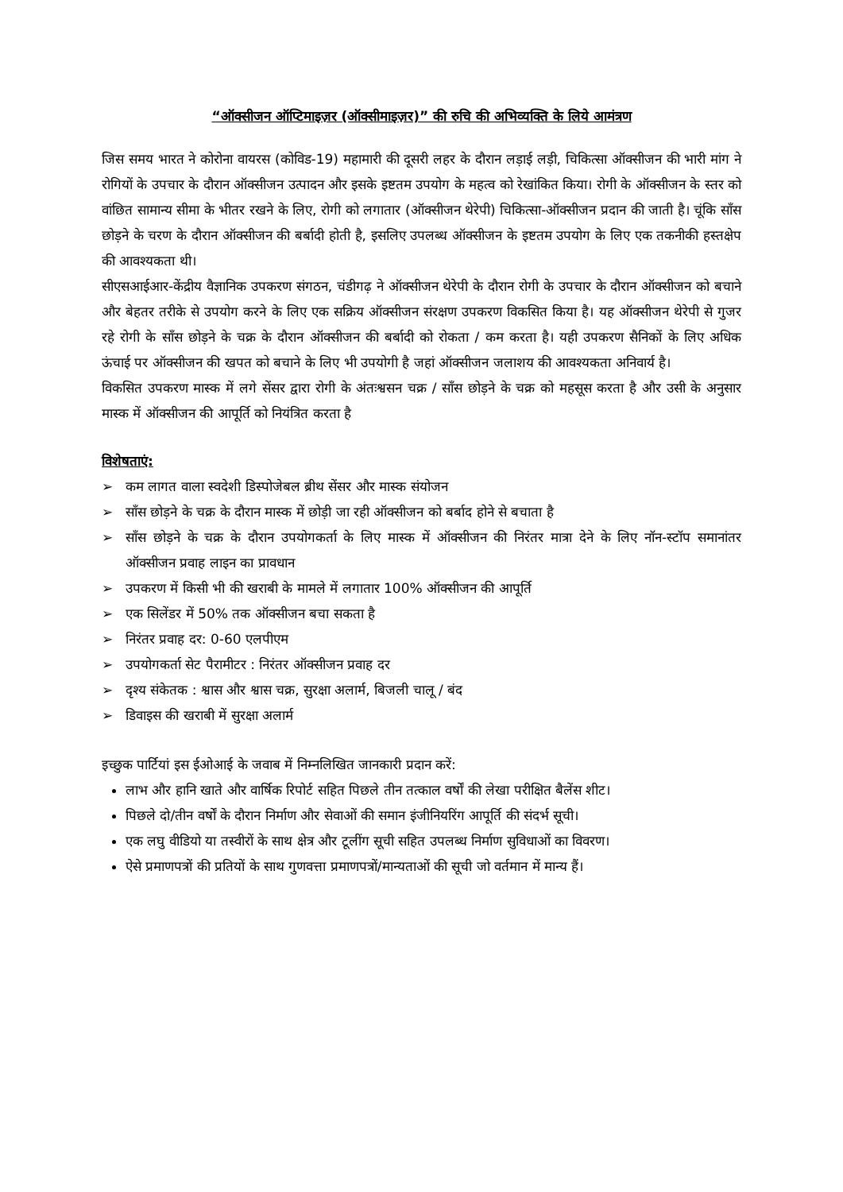“ऑक्सीजन ऑप्टिमाइज़र (ऑक्सीमाइज़र)” की रुचि की अभिव्यक्ति के लिये आमंत्रण
जिस समय भारत ने कोरोना वायरस (कोविड-19) महामारी की दूसरी लहर के दौरान लड़ाई लड़ी, चिकित्सा ऑक्सीजन की भारी मांग ने रोगियों के उपचार के दौरान ऑक्सीजन उत्पादन और इसके इष्टतम उपयोग के महत्व को रेखांकित किया। रोगी के ऑक्सीजन के स्तर को वांछित सामान्य सीमा के भीतर रखने के लिए, रोगी को लगातार (ऑक्सीजन थेरेपी) चिकित्सा-ऑक्सीजन प्रदान की जाती है। चूंकि साँस छोड़ने के चरण के दौरान ऑक्सीजन की बर्बादी होती है, इसलिए उपलब्ध ऑक्सीजन के इष्टतम उपयोग के लिए एक तकनीकी हस्तक्षेप की आवश्यकता थी।
सीएसआईआर-केंद्रीय वैज्ञानिक उपकरण संगठन, चंडीगढ़ ने ऑक्सीजन थेरेपी के दौरान रोगी के उपचार के दौरान ऑक्सीजन को बचाने और बेहतर तरीके से उपयोग करने के लिए एक सक्रिय ऑक्सीजन संरक्षण उपकरण विकसित किया है। यह ऑक्सीजन थेरेपी से गुजर रहे रोगी के साँस छोड़ने के चक्र के दौरान ऑक्सीजन की बर्बादी को रोकता / कम करता है। यही उपकरण सैनिकों के लिए अधिक ऊंचाई पर ऑक्सीजन की खपत को बचाने के लिए भी उपयोगी है जहां ऑक्सीजन जलाशय की आवश्यकता अनिवार्य है।
विकसित उपकरण मास्क में लगे सेंसर द्वारा रोगी के अंतःश्वसन चक्र / साँस छोड़ने के चक्र को महसूस करता है और उसी के अनुसार मास्क में ऑक्सीजन की आपूर्ति को नियंत्रित करता है
विशेषताएं:
➢ कम लागत वाला स्वदेशी डिस्पोजेबल ब्रीथ सेंसर और मास्क संयोजन
➢ साँस छोड़ने के चक्र के दौरान मास्क में छोड़ी जा रही ऑक्सीजन को बर्बाद होने से बचाता है
➢ साँस छोड़ने के चक्र के दौरान उपयोगकर्ता के लिए मास्क में ऑक्सीजन की निरंतर मात्रा देने के लिए नॉन-स्टॉप समानांतर ऑक्सीजन प्रवाह लाइन का प्रावधान
➢ उपकरण में किसी भी की खराबी के मामले में लगातार 100% ऑक्सीजन की आपूर्ति
➢ एक सिलेंडर में 50% तक ऑक्सीजन बचा सकता है
➢ निरंतर प्रवाह दर: 0-60 एलपीएम
➢ उपयोगकर्ता सेट पैरामीटर : निरंतर ऑक्सीजन प्रवाह दर
➢ दृश्य संकेतक : श्वास और श्वास चक्र, सुरक्षा अलार्म, बिजली चालू / बंद
➢ डिवाइस की खराबी में सुरक्षा अलार्म
इच्छुक पार्टियां इस ईओआई के जवाब में निम्नलिखित जानकारी प्रदान करें:
लाभ और हानि खाते और वार्षिक रिपोर्ट सहित पिछले तीन तत्काल वर्षों की लेखा परीक्षित बैलेंस शीट।
पिछले दो/तीन वर्षों के दौरान निर्माण और सेवाओं की समान इंजीनियरिंग आपूर्ति की संदर्भ सूची।
एक लघु वीडियो या तस्वीरों के साथ क्षेत्र और टूलींग सूची सहित उपलब्ध निर्माण सुविधाओं का विवरण।
ऐसे प्रमाणपत्रों की प्रतियों के साथ गुणवत्ता प्रमाणपत्रों/मान्यताओं की सूची जो वर्तमान में मान्य हैं।